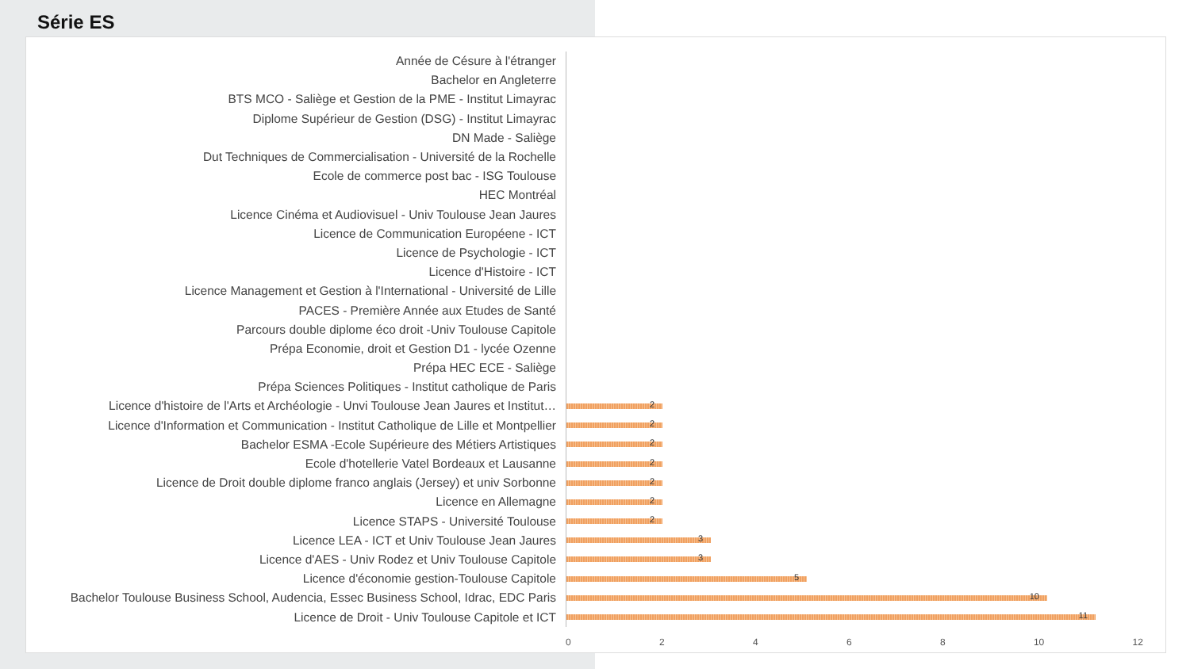Série ES
Année de Césure à l'étranger
Bachelor en Angleterre
BTS MCO - Saliège et Gestion de la PME - Institut Limayrac
Diplome Supérieur de Gestion (DSG) - Institut Limayrac
DN Made - Saliège
Dut Techniques de Commercialisation - Université de la Rochelle
Ecole de commerce post bac - ISG Toulouse
HEC Montréal
Licence Cinéma et Audiovisuel - Univ Toulouse Jean Jaures
Licence de Communication Européene - ICT
Licence de Psychologie - ICT
Licence d'Histoire - ICT
Licence Management et Gestion à l'International - Université de Lille
PACES - Première Année aux Etudes de Santé
Parcours double diplome éco droit -Univ Toulouse Capitole
Prépa Economie, droit et Gestion D1 - lycée Ozenne
Prépa HEC ECE - Saliège
Prépa Sciences Politiques - Institut catholique de Paris
Licence d'histoire de l'Arts et Archéologie - Unvi Toulouse Jean Jaures et Institut…
2
Licence d'Information et Communication - Institut Catholique de Lille et Montpellier
2
Bachelor ESMA -Ecole Supérieure des Métiers Artistiques
2
Ecole d'hotellerie Vatel Bordeaux et Lausanne
2
Licence de Droit double diplome franco anglais (Jersey) et univ Sorbonne
2
Licence en Allemagne
2
Licence STAPS - Université Toulouse
2
Licence LEA - ICT et Univ Toulouse Jean Jaures
3
Licence d'AES - Univ Rodez et Univ Toulouse Capitole
3
Licence d'économie gestion-Toulouse Capitole
5
Bachelor Toulouse Business School, Audencia, Essec Business School, Idrac, EDC Paris
10
Licence de Droit - Univ Toulouse Capitole et ICT
11
0 2 4 6 8 10 12